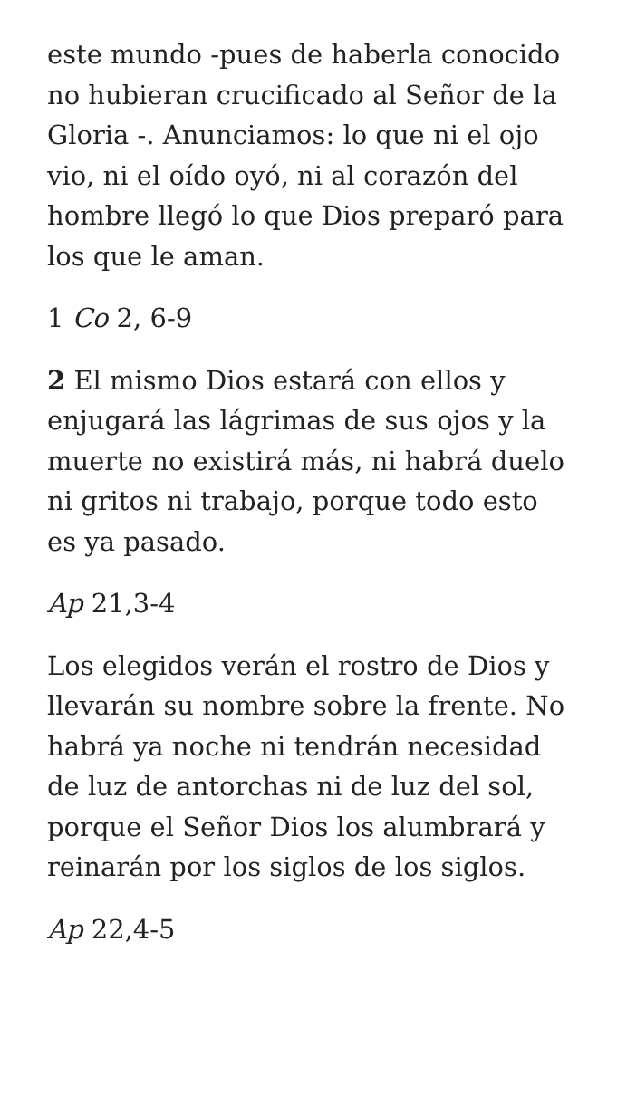este mundo -pues de haberla conocido no hubieran crucificado al Señor de la Gloria -. Anunciamos: lo que ni el ojo vio, ni el oído oyó, ni al corazón del hombre llegó lo que Dios preparó para los que le aman.
1 Co 2, 6-9
2 El mismo Dios estará con ellos y enjugará las lágrimas de sus ojos y la muerte no existirá más, ni habrá duelo ni gritos ni trabajo, porque todo esto es ya pasado.
Ap 21,3-4
Los elegidos verán el rostro de Dios y llevarán su nombre sobre la frente. No habrá ya noche ni tendrán necesidad de luz de antorchas ni de luz del sol, porque el Señor Dios los alumbrará y reinarán por los siglos de los siglos.
Ap 22,4-5